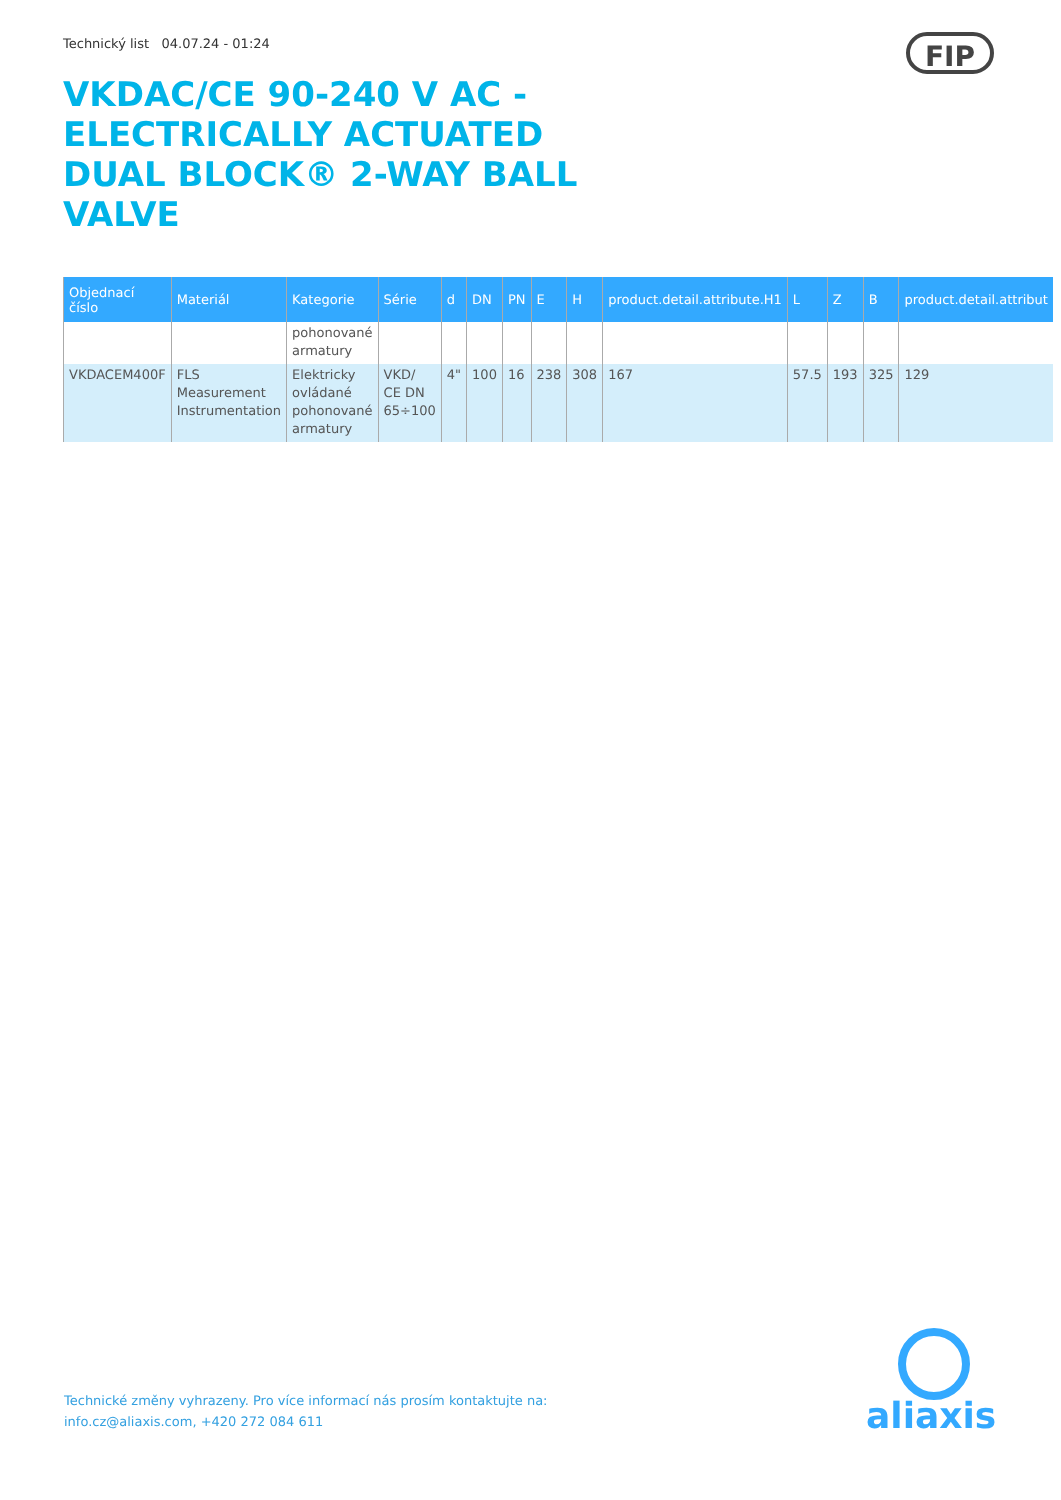Technický list 04.07.24 - 01:24
FIP
VKDAC/CE 90-240 V AC - ELECTRICALLY ACTUATED DUAL BLOCK® 2-WAY BALL VALVE
| Objednací číslo | Materiál | Kategorie | Série | d | DN | PN | E | H | product.detail.attribute.H1 | L | Z | B | product.detail.attribut |
| --- | --- | --- | --- | --- | --- | --- | --- | --- | --- | --- | --- | --- | --- |
| | | pohonované armatury | | | | | | | | | | | |
| VKDACEM400F | FLS Measurement Instrumentation | Elektricky ovládané pohonované armatury | VKD/ CE DN 65÷100 | 4" | 100 | 16 | 238 | 308 | 167 | 57.5 | 193 | 325 | 129 |
Technické změny vyhrazeny. Pro více informací nás prosím kontaktujte na:
info.cz@aliaxis.com, +420 272 084 611
aliaxis